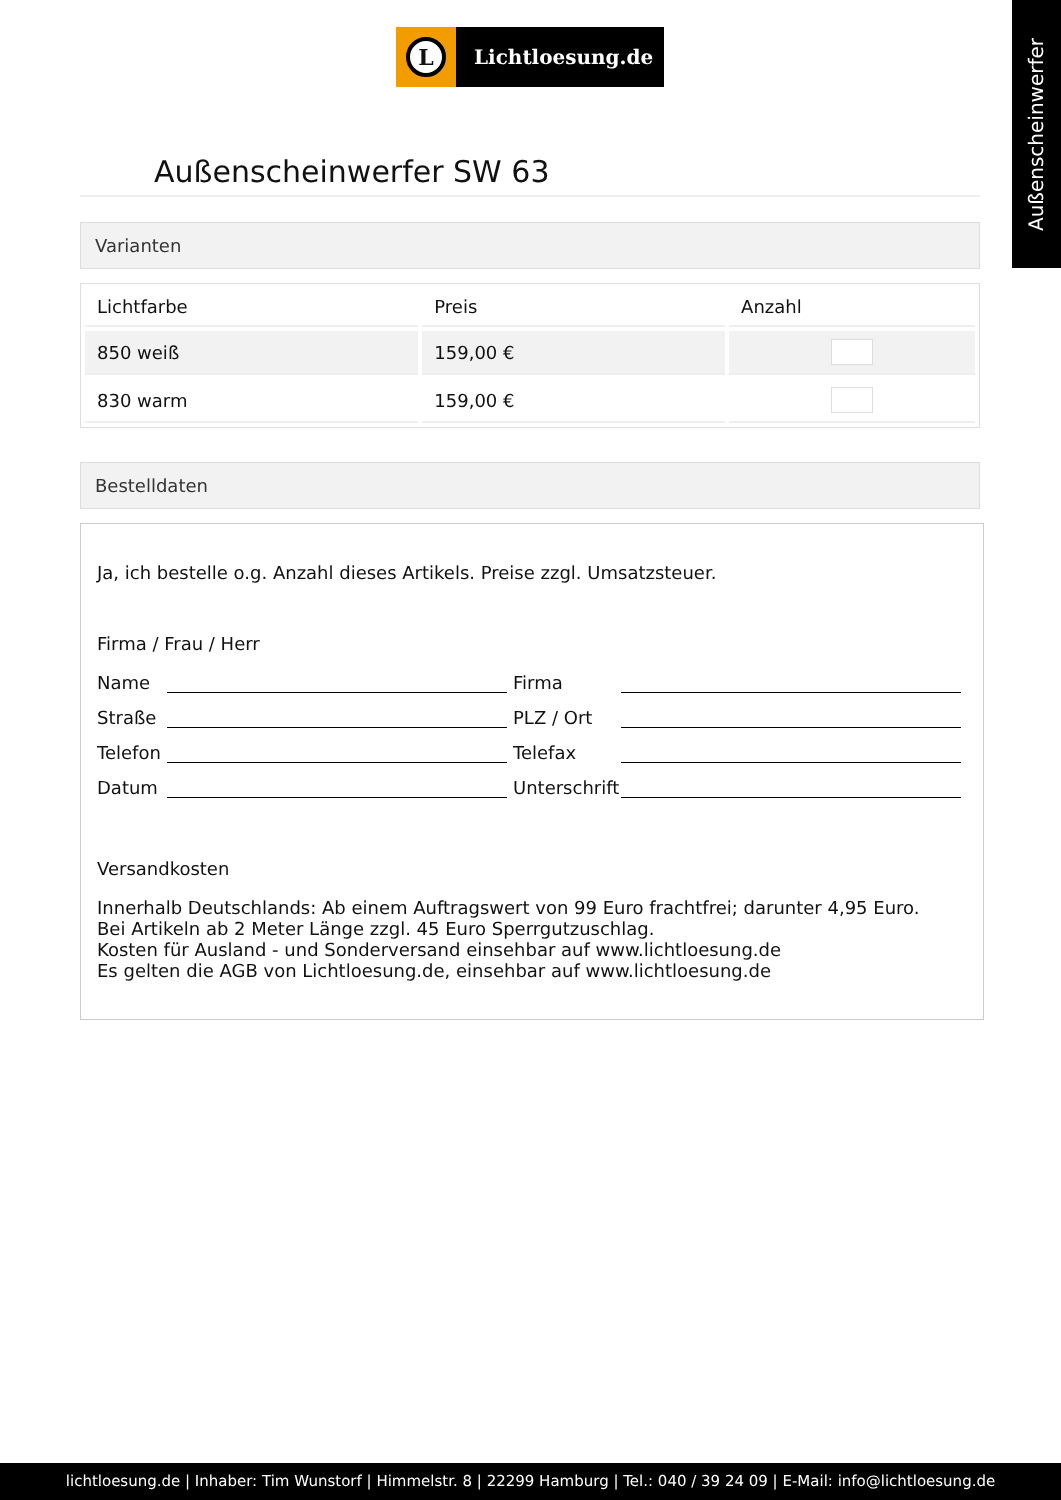L
Lichtloesung.de
Außenscheinwerfer
Außenscheinwerfer SW 63
Varianten
| Lichtfarbe | Preis | Anzahl |
| --- | --- | --- |
| 850 weiß | 159,00 € | |
| 830 warm | 159,00 € | |
Bestelldaten
Ja, ich bestelle o.g. Anzahl dieses Artikels. Preise zzgl. Umsatzsteuer.
Firma / Frau / Herr
Name Firma
Straße PLZ / Ort
Telefon Telefax
Datum Unterschrift
Versandkosten
Innerhalb Deutschlands: Ab einem Auftragswert von 99 Euro frachtfrei; darunter 4,95 Euro.
Bei Artikeln ab 2 Meter Länge zzgl. 45 Euro Sperrgutzuschlag.
Kosten für Ausland - und Sonderversand einsehbar auf www.lichtloesung.de
Es gelten die AGB von Lichtloesung.de, einsehbar auf www.lichtloesung.de
lichtloesung.de | Inhaber: Tim Wunstorf | Himmelstr. 8 | 22299 Hamburg | Tel.: 040 / 39 24 09 | E-Mail: info@lichtloesung.de